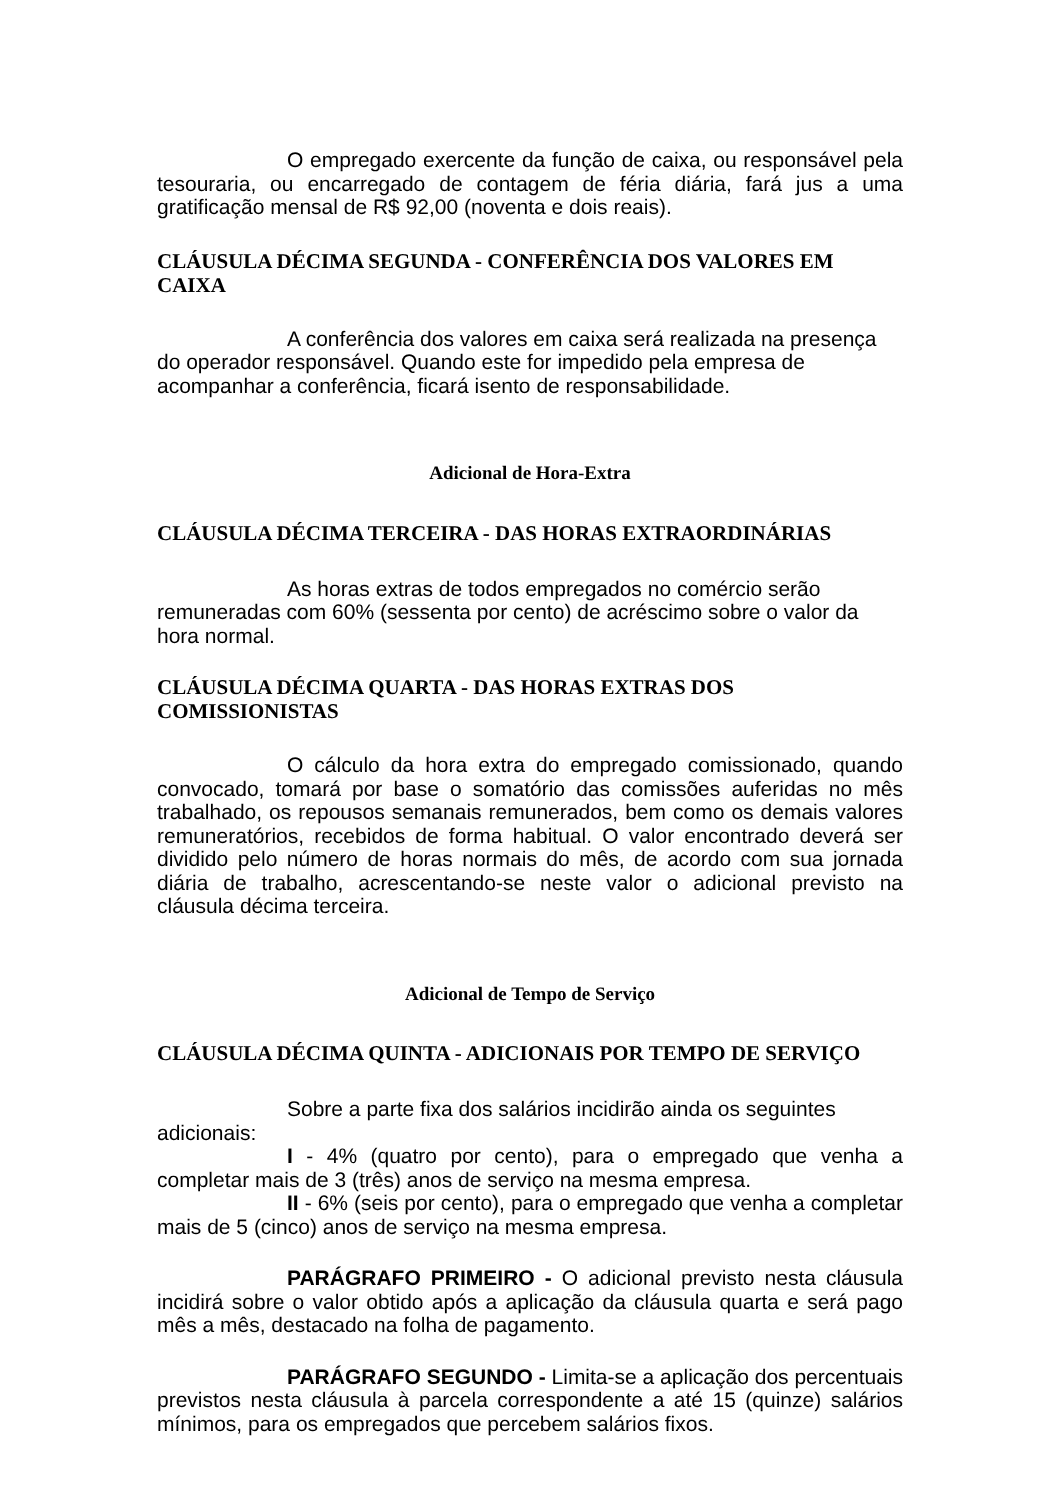O empregado exercente da função de caixa, ou responsável pela tesouraria, ou encarregado de contagem de féria diária, fará jus a uma gratificação mensal de R$ 92,00 (noventa e dois reais).
CLÁUSULA DÉCIMA SEGUNDA - CONFERÊNCIA DOS VALORES EM CAIXA
A conferência dos valores em caixa será realizada na presença do operador responsável. Quando este for impedido pela empresa de acompanhar a conferência, ficará isento de responsabilidade.
Adicional de Hora-Extra
CLÁUSULA DÉCIMA TERCEIRA - DAS HORAS EXTRAORDINÁRIAS
As horas extras de todos empregados no comércio serão remuneradas com 60% (sessenta por cento) de acréscimo sobre o valor da hora normal.
CLÁUSULA DÉCIMA QUARTA - DAS HORAS EXTRAS DOS COMISSIONISTAS
O cálculo da hora extra do empregado comissionado, quando convocado, tomará por base o somatório das comissões auferidas no mês trabalhado, os repousos semanais remunerados, bem como os demais valores remuneratórios, recebidos de forma habitual. O valor encontrado deverá ser dividido pelo número de horas normais do mês, de acordo com sua jornada diária de trabalho, acrescentando-se neste valor o adicional previsto na cláusula décima terceira.
Adicional de Tempo de Serviço
CLÁUSULA DÉCIMA QUINTA - ADICIONAIS POR TEMPO DE SERVIÇO
Sobre a parte fixa dos salários incidirão ainda os seguintes adicionais:
I - 4% (quatro por cento), para o empregado que venha a completar mais de 3 (três) anos de serviço na mesma empresa.
II - 6% (seis por cento), para o empregado que venha a completar mais de 5 (cinco) anos de serviço na mesma empresa.
PARÁGRAFO PRIMEIRO - O adicional previsto nesta cláusula incidirá sobre o valor obtido após a aplicação da cláusula quarta e será pago mês a mês, destacado na folha de pagamento.
PARÁGRAFO SEGUNDO - Limita-se a aplicação dos percentuais previstos nesta cláusula à parcela correspondente a até 15 (quinze) salários mínimos, para os empregados que percebem salários fixos.